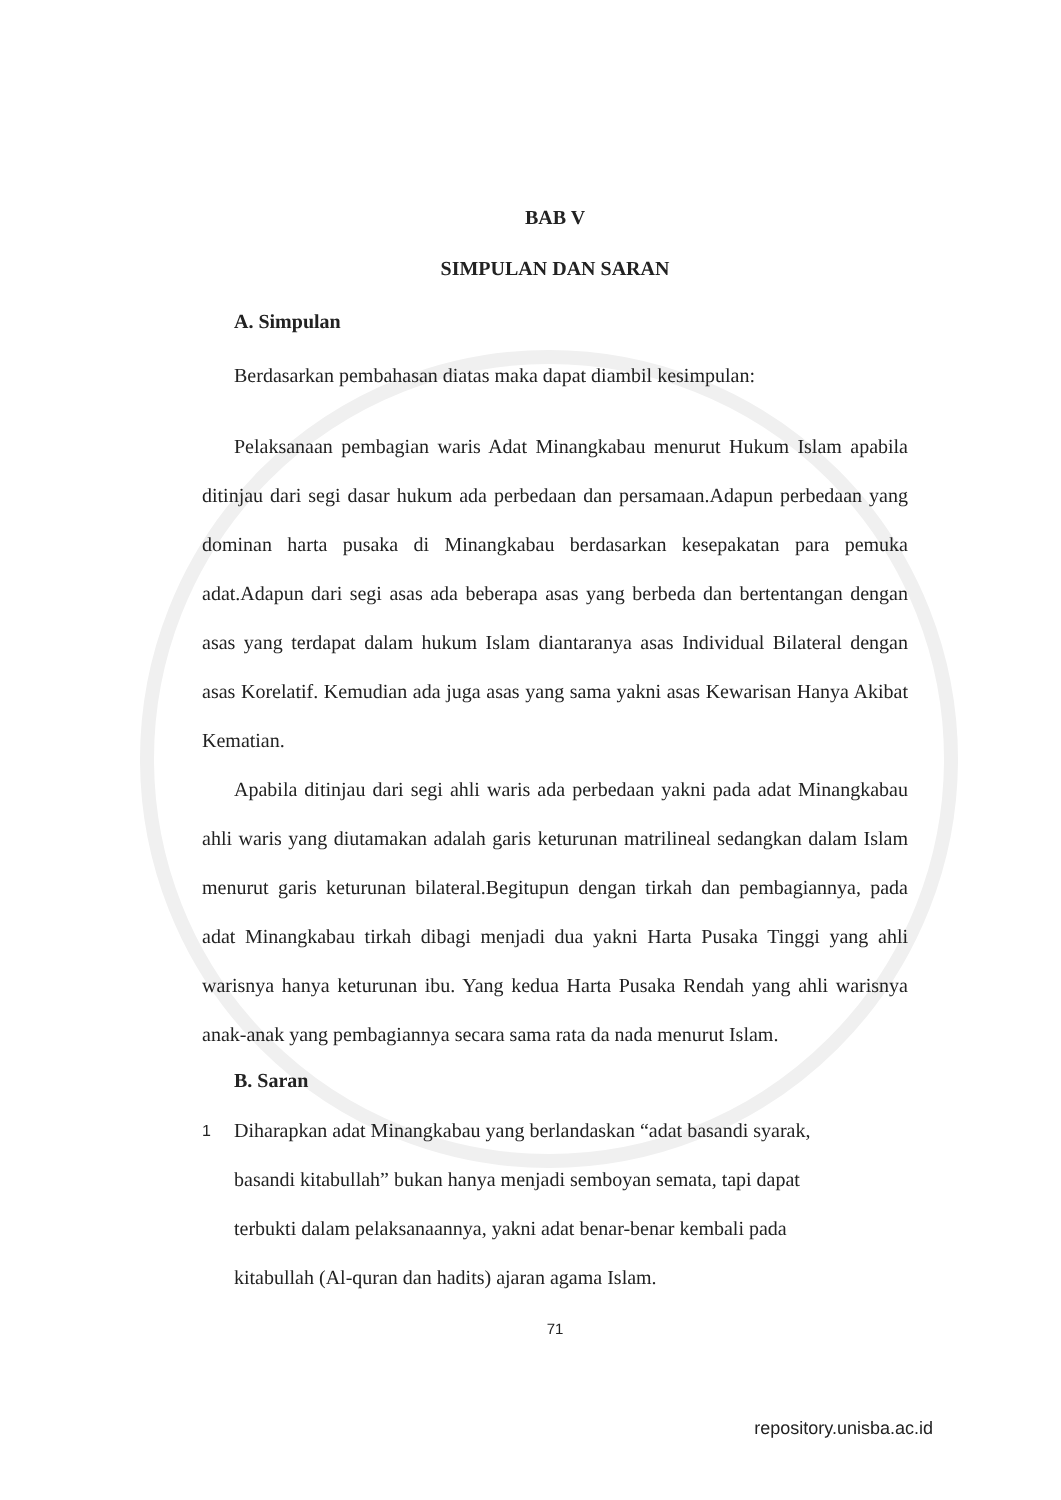BAB V
SIMPULAN DAN SARAN
A. Simpulan
Berdasarkan pembahasan diatas maka dapat diambil kesimpulan:
Pelaksanaan pembagian waris Adat Minangkabau menurut Hukum Islam apabila ditinjau dari segi dasar hukum ada perbedaan dan persamaan.Adapun perbedaan yang dominan harta pusaka di Minangkabau berdasarkan kesepakatan para pemuka adat.Adapun dari segi asas ada beberapa asas yang berbeda dan bertentangan dengan asas yang terdapat dalam hukum Islam diantaranya asas Individual Bilateral dengan asas Korelatif. Kemudian ada juga asas yang sama yakni asas Kewarisan Hanya Akibat Kematian.
Apabila ditinjau dari segi ahli waris ada perbedaan yakni pada adat Minangkabau ahli waris yang diutamakan adalah garis keturunan matrilineal sedangkan dalam Islam menurut garis keturunan bilateral.Begitupun dengan tirkah dan pembagiannya, pada adat Minangkabau tirkah dibagi menjadi dua yakni Harta Pusaka Tinggi yang ahli warisnya hanya keturunan ibu. Yang kedua Harta Pusaka Rendah yang ahli warisnya anak-anak yang pembagiannya secara sama rata da nada menurut Islam.
B. Saran
1 Diharapkan adat Minangkabau yang berlandaskan “adat basandi syarak, basandi kitabullah” bukan hanya menjadi semboyan semata, tapi dapat terbukti dalam pelaksanaannya, yakni adat benar-benar kembali pada kitabullah (Al-quran dan hadits) ajaran agama Islam.
71
repository.unisba.ac.id